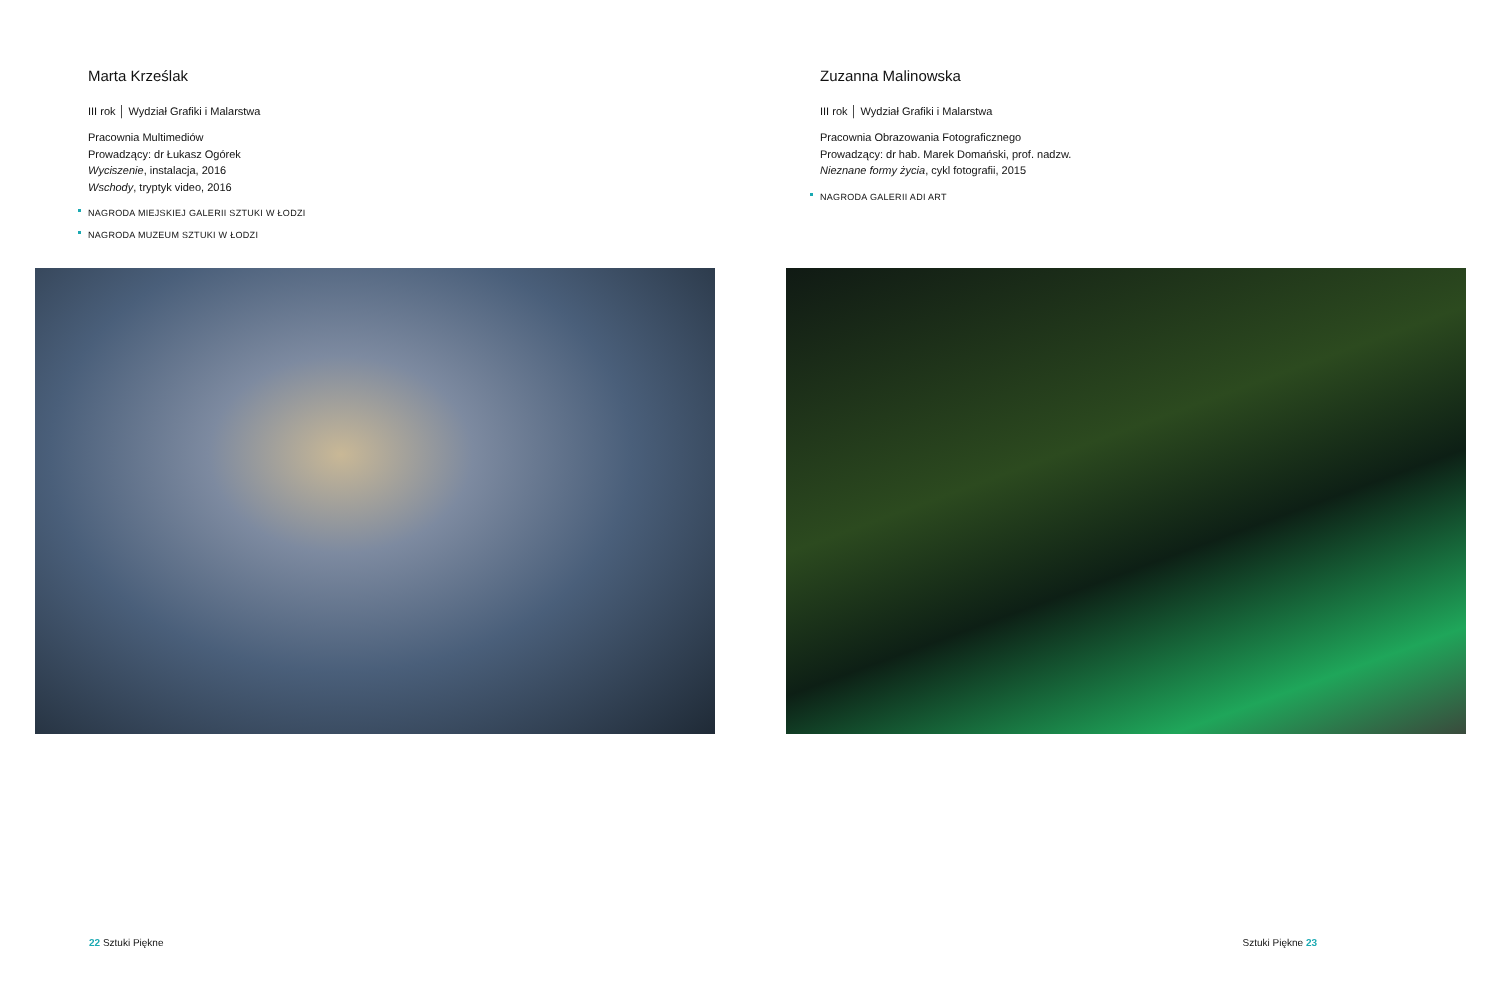Marta Krześlak
III rok │ Wydział Grafiki i Malarstwa
Pracownia Multimediów
Prowadzący: dr Łukasz Ogórek
Wyciszenie, instalacja, 2016
Wschody, tryptyk video, 2016
NAGRODA MIEJSKIEJ GALERII SZTUKI W ŁODZI
NAGRODA MUZEUM SZTUKI W ŁODZI
22 Sztuki Piękne
Zuzanna Malinowska
III rok │ Wydział Grafiki i Malarstwa
Pracownia Obrazowania Fotograficznego
Prowadzący: dr hab. Marek Domański, prof. nadzw.
Nieznane formy życia, cykl fotografii, 2015
NAGRODA GALERII ADI ART
Sztuki Piękne 23